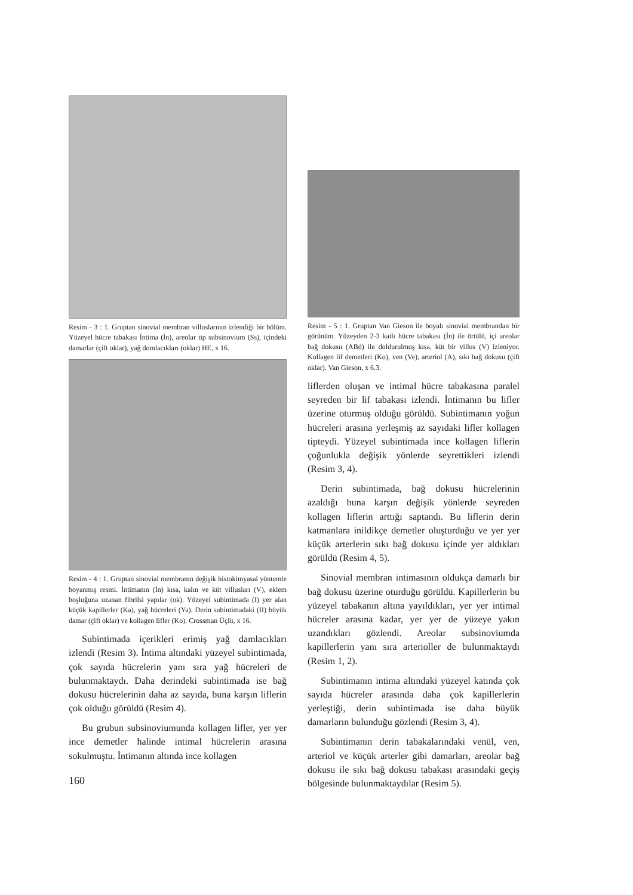Resim - 3 : 1. Gruptan sinovial membran villuslarının izlendiği bir bölüm. Yüzeyel hücre tabakası İntima (İn), areolar tip subsinovium (Ss), içindeki damarlar (çift oklar), yağ domlacıkları (oklar) HE, x 16.
Resim - 4 : 1. Gruptan sinovial membranın değişik histokimyasal yöntemle boyanmış resmi. İntimanın (İn) kısa, kalın ve küt villusları (V), eklem boşluğuna uzanan fibrilsi yapılar (ok). Yüzeyel subintimada (I) yer alan küçük kapillerler (Ka), yağ hücreleri (Ya). Derin subintimadaki (II) büyük damar (çift oklar) ve kollagen lifler (Ko). Crossman Üçlü, x 16.
Subintimada içerikleri erimiş yağ damlacıkları izlendi (Resim 3). İntima altındaki yüzeyel subintimada, çok sayıda hücrelerin yanı sıra yağ hücreleri de bulunmaktaydı. Daha derindeki subintimada ise bağ dokusu hücrelerinin daha az sayıda, buna karşın liflerin çok olduğu görüldü (Resim 4).
Bu grubun subsinoviumunda kollagen lifler, yer yer ince demetler halinde intimal hücrelerin arasına sokulmuştu. İntimanın altında ince kollagen
160
Resim - 5 : 1. Gruptan Van Gieson ile boyalı sinovial membrandan bir görünüm. Yüzeyden 2-3 katlı hücre tabakası (İn) ile örtülü, içi areolar bağ dokusu (ABd) ile doldurulmuş kısa, küt bir villus (V) izleniyor. Kollagen lif demetleri (Ko), ven (Ve), arteriol (A), sıkı bağ dokusu (çift oklar). Van Gieson, x 6.3.
liflerden oluşan ve intimal hücre tabakasına paralel seyreden bir lif tabakası izlendi. İntimanın bu lifler üzerine oturmuş olduğu görüldü. Subintimanın yoğun hücreleri arasına yerleşmiş az sayıdaki lifler kollagen tipteydi. Yüzeyel subintimada ince kollagen liflerin çoğunlukla değişik yönlerde seyrettikleri izlendi (Resim 3, 4).
Derin subintimada, bağ dokusu hücrelerinin azaldığı buna karşın değişik yönlerde seyreden kollagen liflerin arttığı saptandı. Bu liflerin derin katmanlara inildikçe demetler oluşturduğu ve yer yer küçük arterlerin sıkı bağ dokusu içinde yer aldıkları görüldü (Resim 4, 5).
Sinovial membran intimasının oldukça damarlı bir bağ dokusu üzerine oturduğu görüldü. Kapillerlerin bu yüzeyel tabakanın altına yayıldıkları, yer yer intimal hücreler arasına kadar, yer yer de yüzeye yakın uzandıkları gözlendi. Areolar subsinoviumda kapillerlerin yanı sıra arterioller de bulunmaktaydı (Resim 1, 2).
Subintimanın intima altındaki yüzeyel katında çok sayıda hücreler arasında daha çok kapillerlerin yerleştiği, derin subintimada ise daha büyük damarların bulunduğu gözlendi (Resim 3, 4).
Subintimanın derin tabakalarındaki venül, ven, arteriol ve küçük arterler gibi damarları, areolar bağ dokusu ile sıkı bağ dokusu tabakası arasındaki geçiş bölgesinde bulunmaktaydılar (Resim 5).